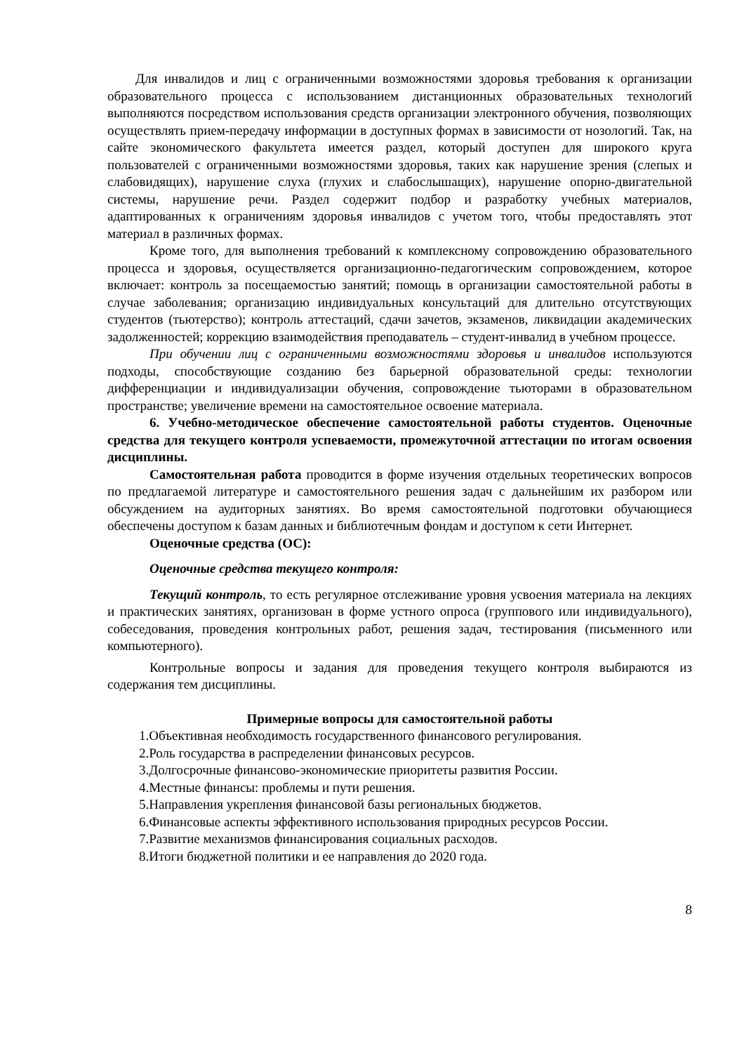Для инвалидов и лиц с ограниченными возможностями здоровья требования к организации образовательного процесса с использованием дистанционных образовательных технологий выполняются посредством использования средств организации электронного обучения, позволяющих осуществлять прием-передачу информации в доступных формах в зависимости от нозологий. Так, на сайте экономического факультета имеется раздел, который доступен для широкого круга пользователей с ограниченными возможностями здоровья, таких как нарушение зрения (слепых и слабовидящих), нарушение слуха (глухих и слабослышащих), нарушение опорно-двигательной системы, нарушение речи. Раздел содержит подбор и разработку учебных материалов, адаптированных к ограничениям здоровья инвалидов с учетом того, чтобы предоставлять этот материал в различных формах.
Кроме того, для выполнения требований к комплексному сопровождению образовательного процесса и здоровья, осуществляется организационно-педагогическим сопровождением, которое включает: контроль за посещаемостью занятий; помощь в организации самостоятельной работы в случае заболевания; организацию индивидуальных консультаций для длительно отсутствующих студентов (тьютерство); контроль аттестаций, сдачи зачетов, экзаменов, ликвидации академических задолженностей; коррекцию взаимодействия преподаватель – студент-инвалид в учебном процессе.
При обучении лиц с ограниченными возможностями здоровья и инвалидов используются подходы, способствующие созданию без барьерной образовательной среды: технологии дифференциации и индивидуализации обучения, сопровождение тьюторами в образовательном пространстве; увеличение времени на самостоятельное освоение материала.
6. Учебно-методическое обеспечение самостоятельной работы студентов. Оценочные средства для текущего контроля успеваемости, промежуточной аттестации по итогам освоения дисциплины.
Самостоятельная работа проводится в форме изучения отдельных теоретических вопросов по предлагаемой литературе и самостоятельного решения задач с дальнейшим их разбором или обсуждением на аудиторных занятиях. Во время самостоятельной подготовки обучающиеся обеспечены доступом к базам данных и библиотечным фондам и доступом к сети Интернет.
Оценочные средства (ОС):
Оценочные средства текущего контроля:
Текущий контроль, то есть регулярное отслеживание уровня усвоения материала на лекциях и практических занятиях, организован в форме устного опроса (группового или индивидуального), собеседования, проведения контрольных работ, решения задач, тестирования (письменного или компьютерного).
Контрольные вопросы и задания для проведения текущего контроля выбираются из содержания тем дисциплины.
Примерные вопросы для самостоятельной работы
1.Объективная необходимость государственного финансового регулирования.
2.Роль государства в распределении финансовых ресурсов.
3.Долгосрочные финансово-экономические приоритеты развития России.
4.Местные финансы: проблемы и пути решения.
5.Направления укрепления финансовой базы региональных бюджетов.
6.Финансовые аспекты эффективного использования природных ресурсов России.
7.Развитие механизмов финансирования социальных расходов.
8.Итоги бюджетной политики и ее направления до 2020 года.
8